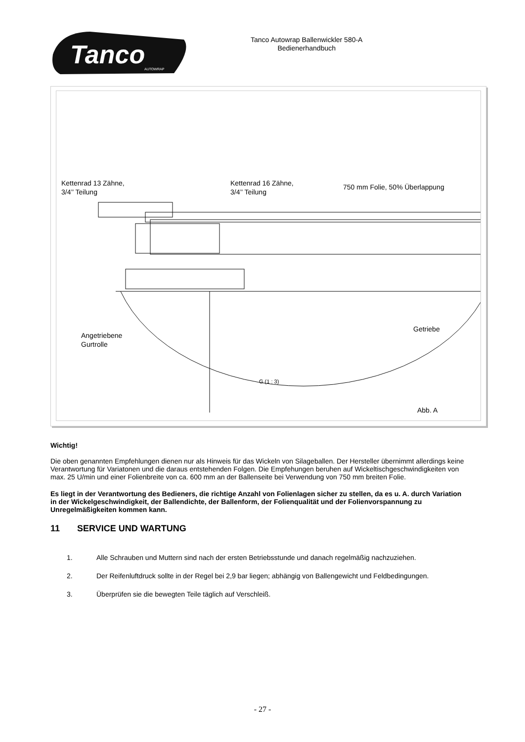Tanco
AUTOWRAP
Tanco Autowrap Ballenwickler 580-A
Bedienerhandbuch
Kettenrad 13 Zähne,
3/4’’ Teilung
Kettenrad 16 Zähne,
3/4’’ Teilung
750 mm Folie, 50% Überlappung
Getriebe
Angetriebene
Gurtrolle
G (1 : 3)
Abb. A
Wichtig!
Die oben genannten Empfehlungen dienen nur als Hinweis für das Wickeln von Silageballen. Der Hersteller übernimmt allerdings keine Verantwortung für Variatonen und die daraus entstehenden Folgen. Die Empfehungen beruhen auf Wickeltischgeschwindigkeiten von max. 25 U/min und einer Folienbreite von ca. 600 mm an der Ballenseite bei Verwendung von 750 mm breiten Folie.
Es liegt in der Verantwortung des Bedieners, die richtige Anzahl von Folienlagen sicher zu stellen, da es u. A. durch Variation in der Wickelgeschwindigkeit, der Ballendichte, der Ballenform, der Folienqualität und der Folienvorspannung zu Unregelmäßigkeiten kommen kann.
11 SERVICE UND WARTUNG
1. Alle Schrauben und Muttern sind nach der ersten Betriebsstunde und danach regelmäßig nachzuziehen.
2. Der Reifenluftdruck sollte in der Regel bei 2,9 bar liegen; abhängig von Ballengewicht und Feldbedingungen.
3. Überprüfen sie die bewegten Teile täglich auf Verschleiß.
- 27 -